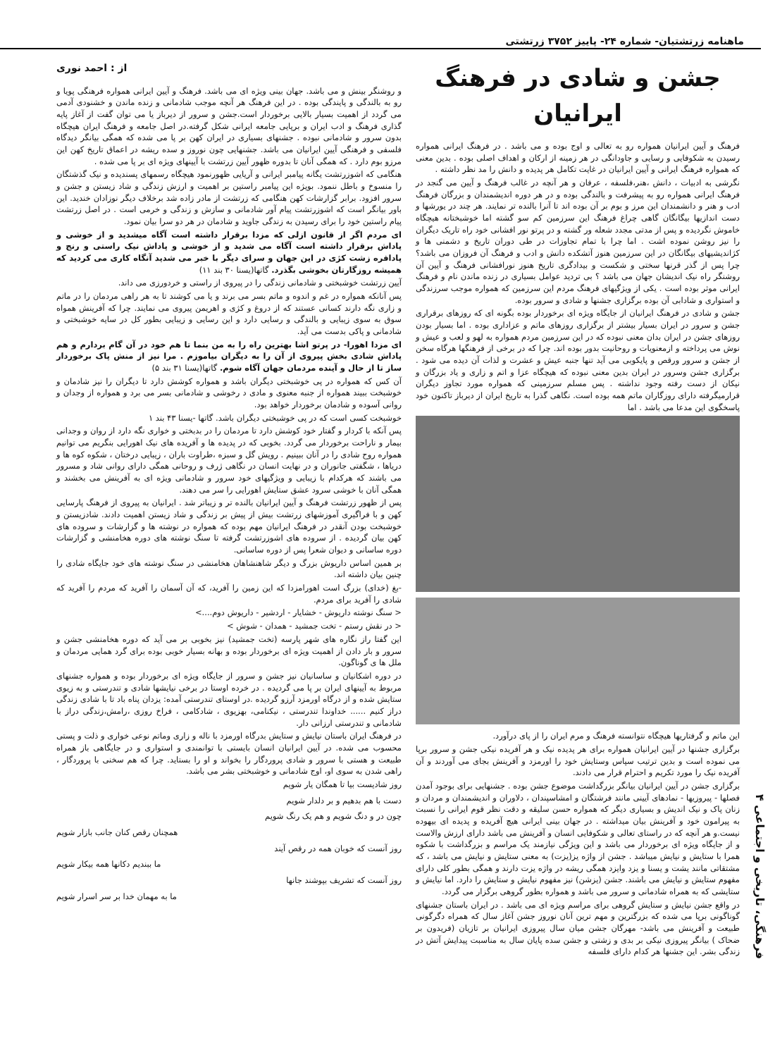ماهنامه زرتشتیان- شماره ۲۴- پاییز ۳۷۵۲ زرتشتی
فرهنگی، تاریخی و اجتماعی ۴
جشن و شادی در فرهنگ ایرانیان
فرهنگ و آیین ایرانیان همواره رو به تعالی و اوج بوده و می باشد . در فرهنگ ایرانی همواره رسیدن به شکوفایی و رسایی و جاودانگی در هر زمینه از ارکان و اهداف اصلی بوده . بدین معنی که همواره فرهنگ ایرانی و آیین ایرانیان در غایت تکامل هر پدیده و دانش را مد نظر داشته .
نگرشی به ادبیات ، دانش ،هنر،فلسفه ، عرفان و هر آنچه در غالب فرهنگ و آیین می گنجد در فرهنگ ایرانی همواره رو به پیشرفت و بالندگی بوده و در هر دوره اندیشمندان و بزرگان فرهنگ ادب و هنر و دانشمندان این مرز و بوم بر آن بوده اند تا آنرا بالنده تر نمایند. هر چند در یورشها و دست اندازیها بیگانگان گاهی چراغ فرهنگ این سرزمین کم سو گشته اما خوشبختانه هیچگاه خاموش نگردیده و پس از مدتی مجدد شعله ور گشته و در پرتو نور افشانی خود راه تاریک دیگران را نیز روشن نموده اشت . اما چرا با تمام تجاوزات در طی دوران تاریخ و دشمنی ها و کژاندیشیهای بیگانگان در این سرزمین هنوز آتشکده دانش و ادب و فرهنگ آن فروزان می باشد؟ چرا پس از گذر قرنها سختی و شکست و بیدادگری تاریخ هنوز نورافشانی فرهنگ و آیین آن روشنگر راه نیک اندیشان جهان می باشد ؟ بی تردید عوامل بسیاری در زنده ماندن نام و فرهنگ ایرانی موثر بوده است . یکی از ویژگیهای فرهنگ مردم این سرزمین که همواره موجب سرزندگی و استواری و شادابی آن بوده برگزاری جشنها و شادی و سرور بوده.
جشن و شادی در فرهنگ ایرانیان از جایگاه ویژه ای برخوردار بوده بگونه ای که روزهای برقراری جشن و سرور در ایران بسیار بیشتر از برگزاری روزهای ماتم و عزاداری بوده . اما بسیار بودن روزهای جشن در ایران بدان معنی نبوده که در این سرزمین مردم همواره به لهو و لعب و عیش و نوش می پرداخته و ازمعنویات و روحانیت بدور بوده اند. چرا که در برخی از فرهنگها هرگاه سخن از جشن و سرور ورقص و پایکوبی می آید تنها جنبه عیش و عشرت و لذات آن دیده می شود . برگزاری جشن وسرور در ایران بدین معنی نبوده که هیچگاه عزا و اتم و زاری و یاد بزرگان و نیکان از دست رفته وجود نداشته . پس مسلم سرزمینی که همواره مورد تجاوز دیگران قرارمیگرفته دارای روزگاران ماتم همه بوده است. نگاهی گذرا به تاریخ ایران از دیرباز تاکنون خود پاسخگوی این مدعا می باشد . اما
این ماتم و گرفتاریها هیچگاه نتوانسته فرهنگ و مرم ایران را از پای درآورد.
برگزاری جشنها در آیین ایرانیان همواره برای هر پدیده نیک و هر آفریده نیکی جشن و سرور برپا می نموده است و بدین ترتیب سپاس وستایش خود را اورمزد و آفرینش بجای می آوردند و آن آفریده نیک را مورد تکریم و احترام قرار می دادند.
برگزاری جشن در آیین ایرانیان بیانگر بزرگداشت موضوع جشن بوده . جشنهایی برای بوجود آمدن فصلها - پیروزیها - نمادهای آیینی مانند فرشتگان و امشاسپندان ، دلاوران و اندیشمندان و مردان و زنان پاک و نیک اندیش و بسیاری دیگر که همواره حسن سلیقه و دقت نظر قوم ایرانی را نسبت به پیرامون خود و آفرینش بیان میداشته . در جهان بینی ایرانی هیچ آفریده و پدیده ای بیهوده نیست.و هر آنچه که در راستای تعالی و شکوفایی انسان و آفرینش می باشد دارای ارزش والاست و از جایگاه ویژه ای برخوردار می باشد و این ویژگی نیازمند یک مراسم و بزرگداشت با شکوه همرا با ستایش و نیایش میباشد . جشن از واژه یز(یزت) به معنی ستایش و نیایش می باشد ، که مشتقاتی مانند یشت و یسنا و یزد وایزد همگی ریشه در واژه یزت دارند و همگی بطور کلی دارای مفهوم ستایش و نیایش می باشند. جشن (یزشن) نیز مفهوم نیایش و ستایش را دارد. اما نیایش و ستایشی که به همراه شادمانی و سرور می باشد و همواره بطور گروهی برگزار می گردد.
در واقع جشن نیایش و ستایش گروهی برای مراسم ویژه ای می باشد . در ایران باستان جشنهای گوناگونی برپا می شده که بزرگترین و مهم ترین آنان نوروز جشن آغاز سال که همراه دگرگونی طبیعت و آفرینش می باشد- مهرگان جشن میان سال پیروزی ایرانیان بر تازیان (فریدون بر ضحاک ) بیانگر پیروزی نیکی بر بدی و زشتی و جشن سده پایان سال به مناسبت پیدایش آتش در زندگی بشر. این جشنها هر کدام دارای فلسفه
از : احمد نوری
و روشنگر بینش و می باشد. جهان بینی ویژه ای می باشد. فرهنگ و آیین ایرانی همواره فرهنگی پویا و رو به بالندگی و پایندگی بوده . در این فرهنگ هر آنچه موجب شادمانی و زنده ماندن و خشنودی آدمی می گردد از اهمیت بسیار بالایی برخوردار است.جشن و سرور از دیرباز یا می توان گفت از آغاز پایه گذاری فرهنگ و ادب ایران و برپایی جامعه ایرانی شکل گرفته.در اصل جامعه و فرهنگ ایران هیچگاه بدون سرور و شادمانی نبوده . جشنهای بسیاری در ایران کهن بر پا می شده که همگی بیانگر دیدگاه فلسفی و فرهنگی آیین ایرانیان می باشد. جشنهایی چون نوروز و سده ریشه در اعماق تاریخ کهن این مرزو بوم دارد . که همگی آنان تا بدوره ظهور آیین زرتشت با آیینهای ویژه ای بر پا می شده .
هنگامی که اشوزرتشت یگانه پیامبر ایرانی و آریایی ظهورنمود هیچگاه رسمهای پسندیده و نیک گذشتگان را منسوخ و باطل ننمود. بویژه این پیامبر راستین بر اهمیت و ارزش زندگی و شاد زیستن و جشن و سرور افزود. برابر گزارشات کهن هنگامی که زرتشت از مادر زاده شد برخلاف دیگر نوزادان خندید. این باور بیانگر است که اشوزرتشت پیام آور شادمانی و سازش و زندگی و خرمی است . در اصل زرتشت پیام راستین خود را برای رسیدن به زندگی جاوید و شادمان در هر دو سرا بیان نمود.
ای مردم اگر از قانون ازلی که مزدا برقرار داشته است آگاه میشدید و از خوشی و پاداش برقرار داشته است آگاه می شدید و از خوشی و پاداش نیک راستی و رنج و پادافره زشت کژی در این جهان و سرای دیگر با خبر می شدید آنگاه کاری می کردید که همیشه روزگارتان بخوشی بگذرد. گاتها(یسنا ۳۰ بند ۱۱)
آیین زرتشت خوشبختی و شادمانی زندگی را در پیروی از راستی و خردورزی می داند.
پس آنانکه همواره در غم و اندوه و ماتم بسر می برند و یا می کوشند تا به هر راهی مردمان را در ماتم و زاری نگه دارند کسانی عستند که از دروغ و کژی و اهریمن پیروی می نمایند. چرا که آفرینش همواه سوق به سوی زیبایی و بالندگی و رسایی دارد و این رسایی و زیبایی بطور کل در سایه خوشبختی و شادمانی و پاکی بدست می آید.
ای مزدا اهورا- در پرتو اشا بهترین راه را به من بنما تا هم خود در آن گام بردارم و هم پاداش شادی بخش پیروی از آن را به دیگران بیاموزم . مرا نیز از منش پاک برخوردار ساز تا از حال و آینده مردمان جهان آگاه شوم. گاتها(یسنا ۳۱ بند ۵)
آن کس که همواره در پی خوشبختی دیگران باشد و همواره کوشش دارد تا دیگران را نیز شادمان و خوشبخت ببیند همواره از جنبه معنوی و مادی د رخوشی و شادمانی بسر می برد و همواره از وجدان و روانی آسوده و شادمان برخوردار خواهد بود.
خوشبخت کسی است که در پی خوشبختی دیگران باشد. گاتها -یسنا ۴۳ بند ۱
پس آنکه با کردار و گفتار خود کوشش دارد تا مردمان را در بدبختی و خواری نگه دارد از روان و وجدانی بیمار و ناراحت برخوردار می گردد. بخوبی که در پدیده ها و آفریده های نیک اهورایی بنگریم می توانیم همواره روح شادی را در آنان ببینیم . رویش گل و سبزه ،طراوت باران ، زیبایی درختان ، شکوه کوه ها و دریاها ، شگفتی جانوران و در نهایت انسان در نگاهی ژرف و روحانی همگی دارای روانی شاد و مسرور می باشند که هرکدام با زیبایی و ویژگیهای خود سرور و شادمانی ویژه ای به آفرینش می بخشند و همگی آنان با خوشی سرود عشق ستایش اهورایی را سر می دهند.
پس از ظهور زرتشت فرهنگ و آیین ایرانیان بالنده تر و زیباتر شد . ایرانیان به پیروی از فرهنگ پارسایی کهن و با فراگیری آموزشهای زرتشت بیش از پیش بر زندگی و شاد زیستن اهمیت دادند. شادزیستن و خوشبخت بودن آنقدر در فرهنگ ایرانیان مهم بوده که همواره در نوشته ها و گزارشات و سروده های کهن بیان گردیده . از سروده های اشوزرتشت گرفته تا سنگ نوشته های دوره هخامنشی و گزارشات دوره ساسانی و دیوان شعرا پس از دوره ساسانی.
بر همین اساس داریوش بزرگ و دیگر شاهنشاهان هخامنشی در سنگ نوشته های خود جایگاه شادی را چنین بیان داشته اند.
-بغ (خدای) بزرگ است اهورامزدا که این زمین را آفرید، که آن آسمان را آفرید که مردم را آفرید که شادی را آفرید برای مردم.
< سنگ نوشته داریوش - خشایار - اردشیر - داریوش دوم....>
< در نقش رستم - تخت جمشید - همدان - شوش >
این گفتا راز نگاره های شهر پارسه (تخت جمشید) نیز بخوبی بر می آید که دوره هخامنشی جشن و سرور و بار دادن از اهمیت ویژه ای برخوردار بوده و بهانه بسیار خوبی بوده برای گرد همایی مردمان و ملل ها ی گوناگون.
در دوره اشکانیان و ساسانیان نیز جشن و سرور از جایگاه ویژه ای برخوردار بوده و همواره جشنهای مربوط به آیینهای ایران بر پا می گردیده . در خرده اوستا در برخی نیایشها شادی و تندرستی و به زیوی ستایش شده و از درگاه اورمزد آرزو گردیده .در اوستای تندرستی آمده: یزدان پناه باد تا با شادی زندگی دراز کنیم ...... خداوندا تندرستی ، نیکنامی، بهزیوی ، شادکامی ، فراخ روزی ،رامش،زندگی دراز با شادمانی و تندرستی ارزانی دار.
در فرهنگ ایران باستان نیایش و ستایش بدرگاه اورمزد با ناله و زاری وماتم نوعی خواری و ذلت و پستی محسوب می شده. در آیین ایرانیان انسان بایستی با توانمندی و استواری و در جایگاهی باز همراه طبیعت و هستی با سرور و شادی پروردگار را بخواند و او را بستاید. چرا که هم سخنی با پروردگار ، راهی شدن به سوی او، اوج شادمانی و خوشبختی بشر می باشد.
روز شادیست بیا تا همگان یار شویم
دست با هم بدهیم و بر دلدار شویم
چون در و دنگ شویم و هم یک رنگ شویم
همچنان رقص کنان جانب بازار شویم
روز آنست که خوبان همه در رقص آیند
ما ببندیم دکانها همه بیکار شویم
روز آنست که تشریف بپوشند جانها
ما به مهمان خدا بر سر اسرار شویم